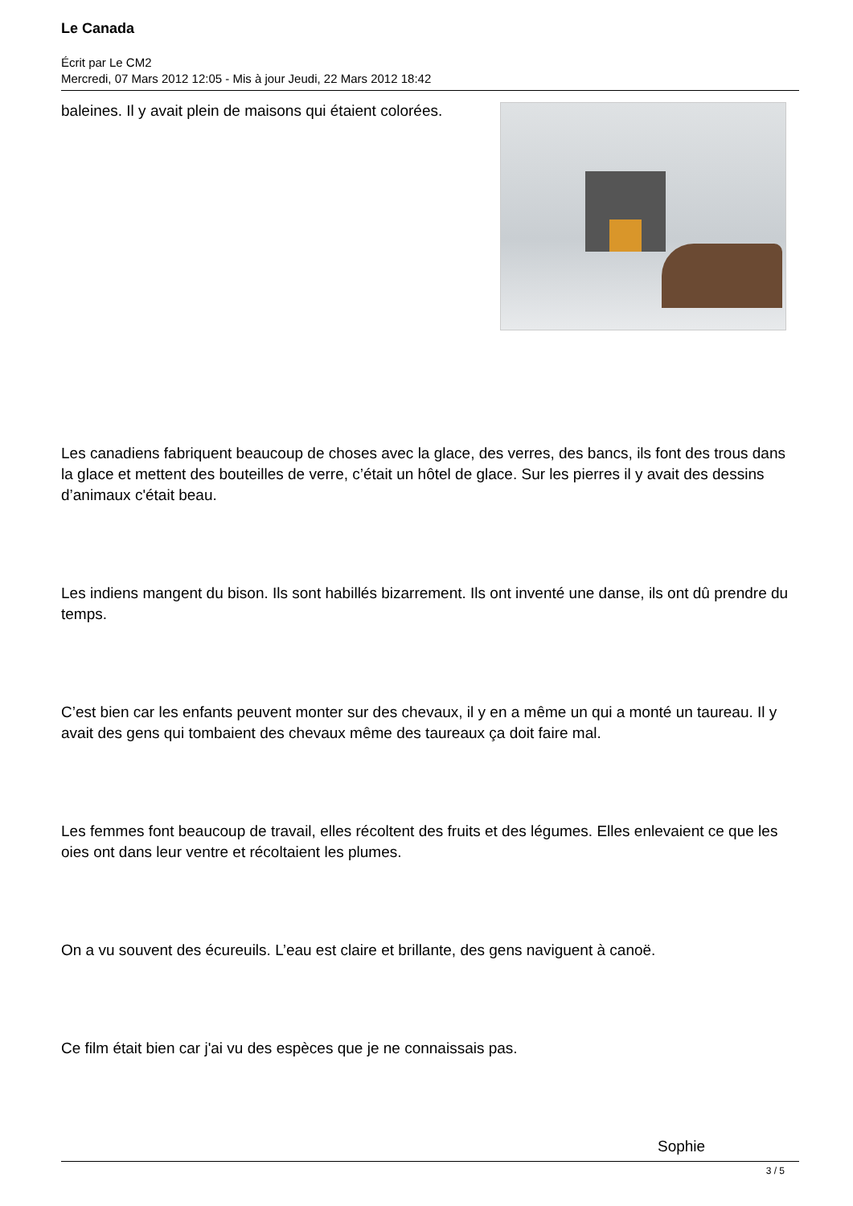Le Canada
Écrit par Le CM2
Mercredi, 07 Mars 2012 12:05 - Mis à jour Jeudi, 22 Mars 2012 18:42
baleines. Il y avait plein de maisons qui étaient colorées.
Les canadiens fabriquent beaucoup de choses avec la glace, des verres, des bancs, ils font des trous dans la glace et mettent des bouteilles de verre, c’était un hôtel de glace. Sur les pierres il y avait des dessins d’animaux c'était beau.
Les indiens mangent du bison. Ils sont habillés bizarrement. Ils ont inventé une danse, ils ont dû prendre du temps.
C’est bien car les enfants peuvent monter sur des chevaux, il y en a même un qui a monté un taureau. Il y avait des gens qui tombaient des chevaux même des taureaux ça doit faire mal.
Les femmes font beaucoup de travail, elles récoltent des fruits et des légumes. Elles enlevaient ce que les oies ont dans leur ventre et récoltaient les plumes.
On a vu souvent des écureuils. L’eau est claire et brillante, des gens naviguent à canoë.
Ce film était bien car j'ai vu des espèces que je ne connaissais pas.
Sophie
3 / 5